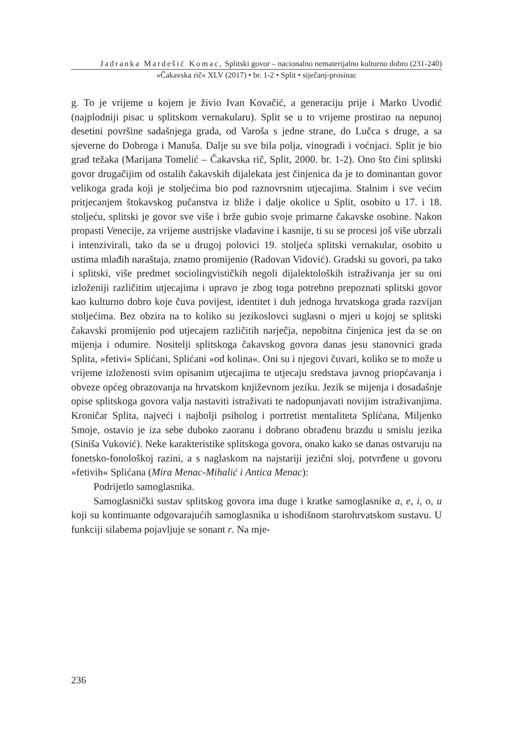Jadranka Mardešić Komac, Splitski govor – nacionalno nematerijalno kulturno dobro (231-240)
»Čakavska rič« XLV (2017) • br. 1-2 • Split • siječanj-prosinac
g. To je vrijeme u kojem je živio Ivan Kovačić, a generaciju prije i Marko Uvodić (najplodniji pisac u splitskom vernakularu). Split se u to vrijeme prostirao na nepunoj desetini površine sadašnjega grada, od Varoša s jedne strane, do Lučca s druge, a sa sjeverne do Dobroga i Manuša. Dalje su sve bila polja, vinogradi i voćnjaci. Split je bio grad težaka (Marijana Tomelić – Čakavska rič, Split, 2000. br. 1-2). Ono što čini splitski govor drugačijim od ostalih čakavskih dijalekata jest činjenica da je to dominantan govor velikoga grada koji je stoljećima bio pod raznovrsnim utjecajima. Stalnim i sve većim pritjecanjem štokavskog pučanstva iz bliže i dalje okolice u Split, osobito u 17. i 18. stoljeću, splitski je govor sve više i brže gubio svoje primarne čakavske osobine. Nakon propasti Venecije, za vrijeme austrijske vladavine i kasnije, ti su se procesi još više ubrzali i intenzivirali, tako da se u drugoj polovici 19. stoljeća splitski vernakular, osobito u ustima mlađih naraštaja, znatno promijenio (Radovan Vidović). Gradski su govori, pa tako i splitski, više predmet sociolingvističkih negoli dijalektoloških istraživanja jer su oni izloženiji različitim utjecajima i upravo je zbog toga potrebno prepoznati splitski govor kao kulturno dobro koje čuva povijest, identitet i duh jednoga hrvatskoga grada razvijan stoljećima. Bez obzira na to koliko su jezikoslovci suglasni o mjeri u kojoj se splitski čakavski promijenio pod utjecajem različitih narječja, nepobitna činjenica jest da se on mijenja i odumire. Nositelji splitskoga čakavskog govora danas jesu stanovnici grada Splita, »fetivi« Splićani, Splićani »od kolina«. Oni su i njegovi čuvari, koliko se to može u vrijeme izloženosti svim opisanim utjecajima te utjecaju sredstava javnog priopćavanja i obveze općeg obrazovanja na hrvatskom književnom jeziku. Jezik se mijenja i dosadašnje opise splitskoga govora valja nastaviti istraživati te nadopunjavati novijim istraživanjima. Kroničar Splita, najveći i najbolji psiholog i portretist mentaliteta Splićana, Miljenko Smoje, ostavio je iza sebe duboko zaoranu i dobrano obrađenu brazdu u smislu jezika (Siniša Vuković). Neke karakteristike splitskoga govora, onako kako se danas ostvaruju na fonetsko-fonološkoj razini, a s naglaskom na najstariji jezični sloj, potvrđene u govoru »fetivih« Splićana (Mira Menac-Mihalić i Antica Menac):
Podrijetlo samoglasnika.
Samoglasnički sustav splitskog govora ima duge i kratke samoglasnike a, e, i, o, u koji su kontinuante odgovarajućih samoglasnika u ishodišnom starohrvatskom sustavu. U funkciji silabema pojavljuje se sonant r. Na mje-
236